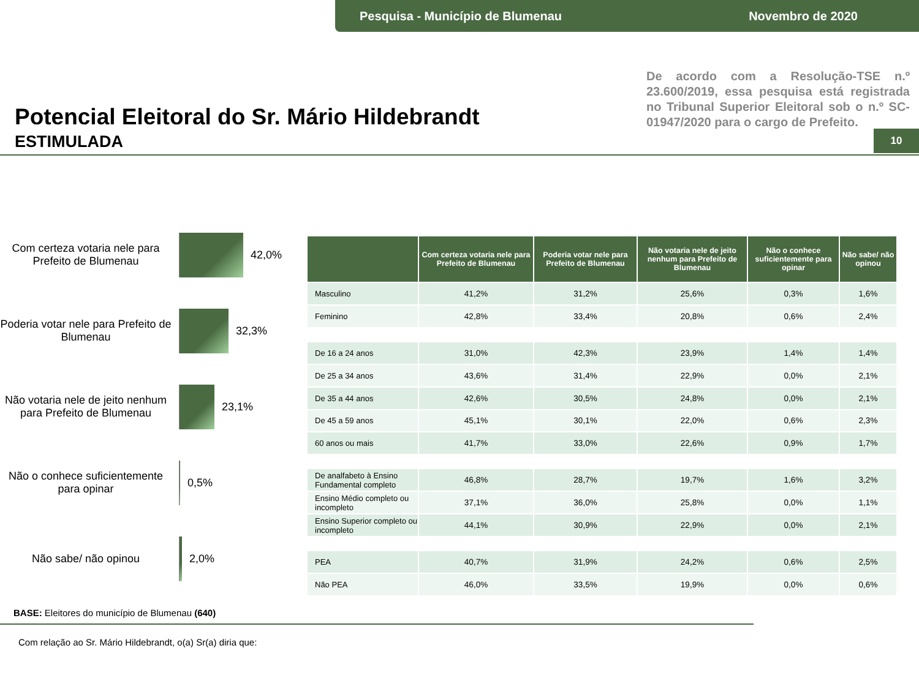Pesquisa - Município de Blumenau Novembro de 2020
Potencial Eleitoral do Sr. Mário Hildebrandt
ESTIMULADA
De acordo com a Resolução-TSE n.º 23.600/2019, essa pesquisa está registrada no Tribunal Superior Eleitoral sob o n.º SC-01947/2020 para o cargo de Prefeito.
10
Com certeza votaria nele para Prefeito de Blumenau
42,0%
Poderia votar nele para Prefeito de Blumenau
32,3%
Não votaria nele de jeito nenhum para Prefeito de Blumenau
23,1%
Não o conhece suficientemente para opinar
0,5%
Não sabe/ não opinou 2,0%
| | Com certeza votaria nele para Prefeito de Blumenau | Poderia votar nele para Prefeito de Blumenau | Não votaria nele de jeito nenhum para Prefeito de Blumenau | Não o conhece suficientemente para opinar | Não sabe/ não opinou |
| --- | --- | --- | --- | --- | --- |
| Masculino | 41,2% | 31,2% | 25,6% | 0,3% | 1,6% |
| Feminino | 42,8% | 33,4% | 20,8% | 0,6% | 2,4% |
| De 16 a 24 anos | 31,0% | 42,3% | 23,9% | 1,4% | 1,4% |
| De 25 a 34 anos | 43,6% | 31,4% | 22,9% | 0,0% | 2,1% |
| De 35 a 44 anos | 42,6% | 30,5% | 24,8% | 0,0% | 2,1% |
| De 45 a 59 anos | 45,1% | 30,1% | 22,0% | 0,6% | 2,3% |
| 60 anos ou mais | 41,7% | 33,0% | 22,6% | 0,9% | 1,7% |
| De analfabeto à Ensino Fundamental completo | 46,8% | 28,7% | 19,7% | 1,6% | 3,2% |
| Ensino Médio completo ou incompleto | 37,1% | 36,0% | 25,8% | 0,0% | 1,1% |
| Ensino Superior completo ou incompleto | 44,1% | 30,9% | 22,9% | 0,0% | 2,1% |
| PEA | 40,7% | 31,9% | 24,2% | 0,6% | 2,5% |
| Não PEA | 46,0% | 33,5% | 19,9% | 0,0% | 0,6% |
BASE: Eleitores do município de Blumenau (640)
Com relação ao Sr. Mário Hildebrandt, o(a) Sr(a) diria que: